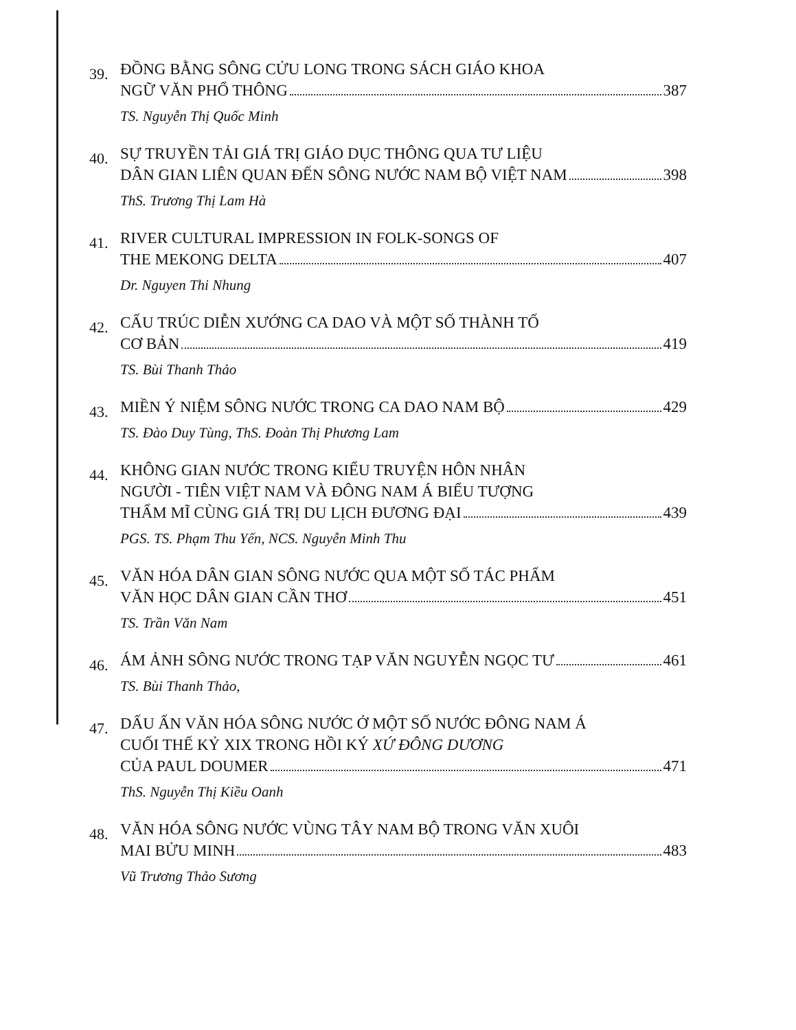39.
ĐỒNG BẰNG SÔNG CỬU LONG TRONG SÁCH GIÁO KHOA
NGỮ VĂN PHỔ THÔNG 387
TS. Nguyễn Thị Quốc Minh
40.
SỰ TRUYỀN TẢI GIÁ TRỊ GIÁO DỤC THÔNG QUA TƯ LIỆU
DÂN GIAN LIÊN QUAN ĐẾN SÔNG NƯỚC NAM BỘ VIỆT NAM 398
ThS. Trương Thị Lam Hà
41.
RIVER CULTURAL IMPRESSION IN FOLK-SONGS OF
THE MEKONG DELTA 407
Dr. Nguyen Thi Nhung
42.
CẤU TRÚC DIỄN XƯỚNG CA DAO VÀ MỘT SỐ THÀNH TỐ
CƠ BẢN 419
TS. Bùi Thanh Thảo
43.
MIỀN Ý NIỆM SÔNG NƯỚC TRONG CA DAO NAM BỘ 429
TS. Đào Duy Tùng, ThS. Đoàn Thị Phương Lam
44.
KHÔNG GIAN NƯỚC TRONG KIỂU TRUYỆN HÔN NHÂN
NGƯỜI - TIÊN VIỆT NAM VÀ ĐÔNG NAM Á BIỂU TƯỢNG
THẨM MĨ CÙNG GIÁ TRỊ DU LỊCH ĐƯƠNG ĐẠI 439
PGS. TS. Phạm Thu Yến, NCS. Nguyễn Minh Thu
45.
VĂN HÓA DÂN GIAN SÔNG NƯỚC QUA MỘT SỐ TÁC PHẨM
VĂN HỌC DÂN GIAN CẦN THƠ 451
TS. Trần Văn Nam
46.
ÁM ẢNH SÔNG NƯỚC TRONG TẠP VĂN NGUYỄN NGỌC TƯ 461
TS. Bùi Thanh Thảo,
47.
DẤU ẤN VĂN HÓA SÔNG NƯỚC Ở MỘT SỐ NƯỚC ĐÔNG NAM Á
CUỐI THẾ KỶ XIX TRONG HỒI KÝ XỨ ĐÔNG DƯƠNG
CỦA PAUL DOUMER 471
ThS. Nguyễn Thị Kiều Oanh
48.
VĂN HÓA SÔNG NƯỚC VÙNG TÂY NAM BỘ TRONG VĂN XUÔI
MAI BỬU MINH 483
Vũ Trương Thảo Sương